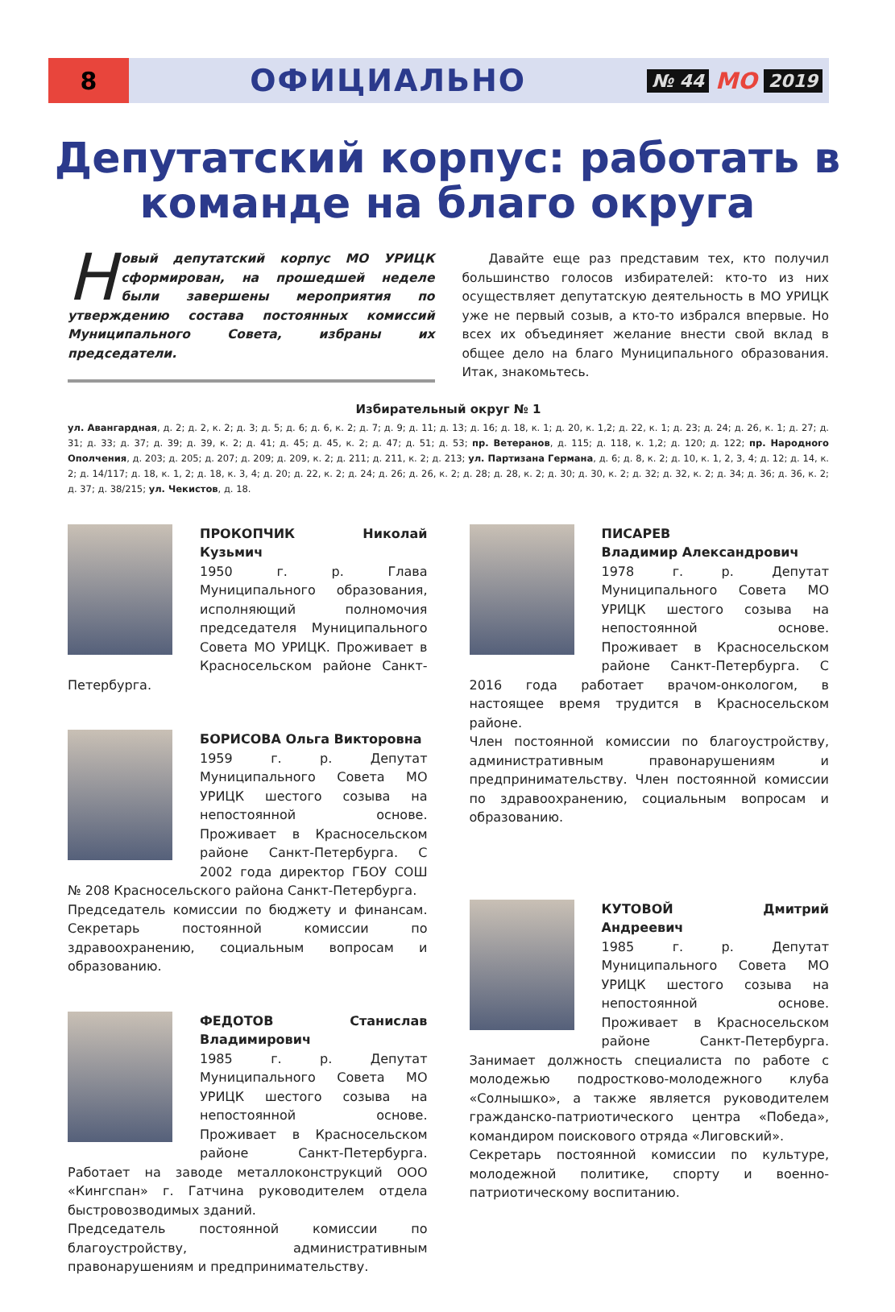8
ОФИЦИАЛЬНО
№ 44 МО 2019
Депутатский корпус: работать в команде на благо округа
Новый депутатский корпус МО УРИЦК сформирован, на прошедшей неделе были завершены мероприятия по утверждению состава постоянных комиссий Муниципального Совета, избраны их председатели.
Давайте еще раз представим тех, кто получил большинство голосов избирателей: кто-то из них осуществляет депутатскую деятельность в МО УРИЦК уже не первый созыв, а кто-то избрался впервые. Но всех их объединяет желание внести свой вклад в общее дело на благо Муниципального образования. Итак, знакомьтесь.
Избирательный округ № 1
ул. Авангардная, д. 2; д. 2, к. 2; д. 3; д. 5; д. 6; д. 6, к. 2; д. 7; д. 9; д. 11; д. 13; д. 16; д. 18, к. 1; д. 20, к. 1,2; д. 22, к. 1; д. 23; д. 24; д. 26, к. 1; д. 27; д. 31; д. 33; д. 37; д. 39; д. 39, к. 2; д. 41; д. 45; д. 45, к. 2; д. 47; д. 51; д. 53; пр. Ветеранов, д. 115; д. 118, к. 1,2; д. 120; д. 122; пр. Народного Ополчения, д. 203; д. 205; д. 207; д. 209; д. 209, к. 2; д. 211; д. 211, к. 2; д. 213; ул. Партизана Германа, д. 6; д. 8, к. 2; д. 10, к. 1, 2, 3, 4; д. 12; д. 14, к. 2; д. 14/117; д. 18, к. 1, 2; д. 18, к. 3, 4; д. 20; д. 22, к. 2; д. 24; д. 26; д. 26, к. 2; д. 28; д. 28, к. 2; д. 30; д. 30, к. 2; д. 32; д. 32, к. 2; д. 34; д. 36; д. 36, к. 2; д. 37; д. 38/215; ул. Чекистов, д. 18.
ПРОКОПЧИК Николай Кузьмич
1950 г. р. Глава Муниципального образования, исполняющий полномочия председателя Муниципального Совета МО УРИЦК. Проживает в Красносельском районе Санкт-Петербурга.
БОРИСОВА Ольга Викторовна
1959 г. р. Депутат Муниципального Совета МО УРИЦК шестого созыва на непостоянной основе. Проживает в Красносельском районе Санкт-Петербурга. С 2002 года директор ГБОУ СОШ № 208 Красносельского района Санкт-Петербурга.
Председатель комиссии по бюджету и финансам. Секретарь постоянной комиссии по здравоохранению, социальным вопросам и образованию.
ФЕДОТОВ Станислав Владимирович
1985 г. р. Депутат Муниципального Совета МО УРИЦК шестого созыва на непостоянной основе. Проживает в Красносельском районе Санкт-Петербурга. Работает на заводе металлоконструкций ООО «Кингспан» г. Гатчина руководителем отдела быстровозводимых зданий.
Председатель постоянной комиссии по благоустройству, административным правонарушениям и предпринимательству.
ПИСАРЕВ
Владимир Александрович
1978 г. р. Депутат Муниципального Совета МО УРИЦК шестого созыва на непостоянной основе. Проживает в Красносельском районе Санкт-Петербурга. С 2016 года работает врачом-онкологом, в настоящее время трудится в Красносельском районе.
Член постоянной комиссии по благоустройству, административным правонарушениям и предпринимательству. Член постоянной комиссии по здравоохранению, социальным вопросам и образованию.
КУТОВОЙ Дмитрий Андреевич
1985 г. р. Депутат Муниципального Совета МО УРИЦК шестого созыва на непостоянной основе. Проживает в Красносельском районе Санкт-Петербурга. Занимает должность специалиста по работе с молодежью подростково-молодежного клуба «Солнышко», а также является руководителем гражданско-патриотического центра «Победа», командиром поискового отряда «Лиговский».
Секретарь постоянной комиссии по культуре, молодежной политике, спорту и военно-патриотическому воспитанию.